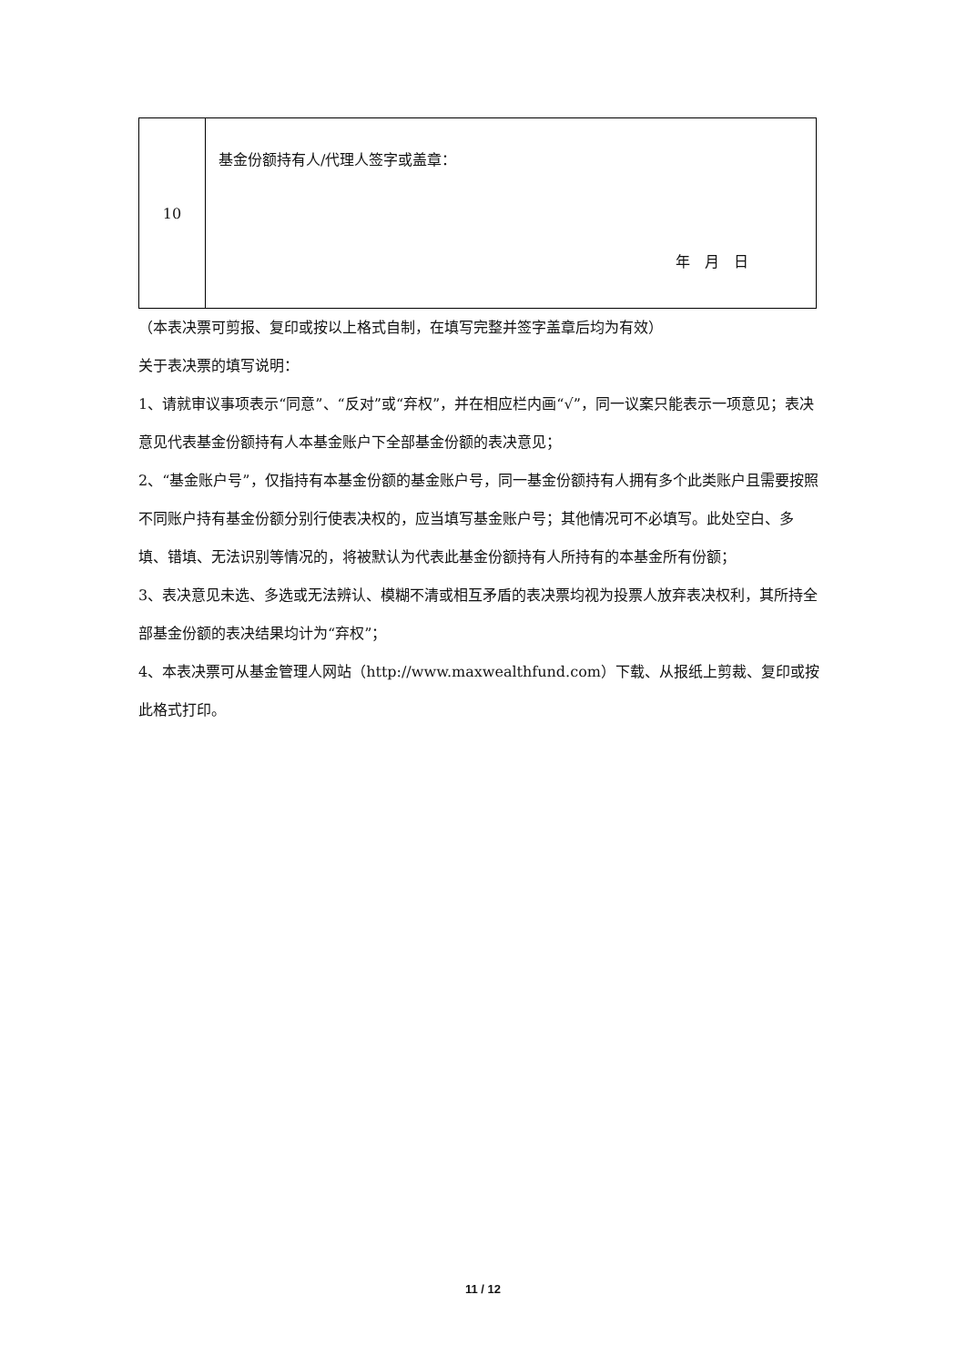| 10 | 基金份额持有人/代理人签字或盖章： 年 月 日 |
（本表决票可剪报、复印或按以上格式自制，在填写完整并签字盖章后均为有效）
关于表决票的填写说明：
1、请就审议事项表示“同意”、“反对”或“弃权”，并在相应栏内画“√”，同一议案只能表示一项意见；表决意见代表基金份额持有人本基金账户下全部基金份额的表决意见；
2、“基金账户号”，仅指持有本基金份额的基金账户号，同一基金份额持有人拥有多个此类账户且需要按照不同账户持有基金份额分别行使表决权的，应当填写基金账户号；其他情况可不必填写。此处空白、多填、错填、无法识别等情况的，将被默认为代表此基金份额持有人所持有的本基金所有份额；
3、表决意见未选、多选或无法辨认、模糊不清或相互矛盾的表决票均视为投票人放弃表决权利，其所持全部基金份额的表决结果均计为“弃权”；
4、本表决票可从基金管理人网站（http://www.maxwealthfund.com）下载、从报纸上剪裁、复印或按此格式打印。
11 / 12